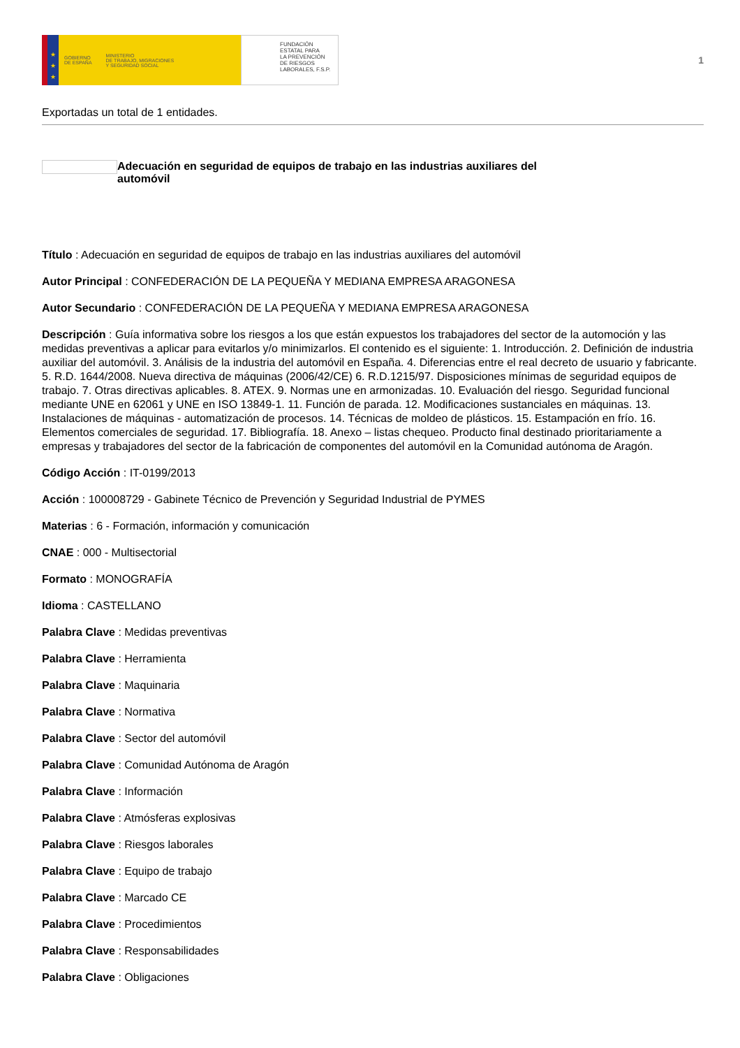★
★
★
GOBIERNO
DE ESPAÑA MINISTERIO
DE TRABAJO, MIGRACIONES
Y SEGURIDAD SOCIAL
FUNDACIÓN
ESTATAL PARA
LA PREVENCIÓN
DE RIESGOS
LABORALES, F.S.P.
1
Exportadas un total de 1 entidades.
Adecuación en seguridad de equipos de trabajo en las industrias auxiliares del automóvil
Título : Adecuación en seguridad de equipos de trabajo en las industrias auxiliares del automóvil
Autor Principal : CONFEDERACIÓN DE LA PEQUEÑA Y MEDIANA EMPRESA ARAGONESA
Autor Secundario : CONFEDERACIÓN DE LA PEQUEÑA Y MEDIANA EMPRESA ARAGONESA
Descripción : Guía informativa sobre los riesgos a los que están expuestos los trabajadores del sector de la automoción y las medidas preventivas a aplicar para evitarlos y/o minimizarlos. El contenido es el siguiente: 1. Introducción. 2. Definición de industria auxiliar del automóvil. 3. Análisis de la industria del automóvil en España. 4. Diferencias entre el real decreto de usuario y fabricante. 5. R.D. 1644/2008. Nueva directiva de máquinas (2006/42/CE) 6. R.D.1215/97. Disposiciones mínimas de seguridad equipos de trabajo. 7. Otras directivas aplicables. 8. ATEX. 9. Normas une en armonizadas. 10. Evaluación del riesgo. Seguridad funcional mediante UNE en 62061 y UNE en ISO 13849-1. 11. Función de parada. 12. Modificaciones sustanciales en máquinas. 13. Instalaciones de máquinas - automatización de procesos. 14. Técnicas de moldeo de plásticos. 15. Estampación en frío. 16. Elementos comerciales de seguridad. 17. Bibliografía. 18. Anexo – listas chequeo. Producto final destinado prioritariamente a empresas y trabajadores del sector de la fabricación de componentes del automóvil en la Comunidad autónoma de Aragón.
Código Acción : IT-0199/2013
Acción : 100008729 - Gabinete Técnico de Prevención y Seguridad Industrial de PYMES
Materias : 6 - Formación, información y comunicación
CNAE : 000 - Multisectorial
Formato : MONOGRAFÍA
Idioma : CASTELLANO
Palabra Clave : Medidas preventivas
Palabra Clave : Herramienta
Palabra Clave : Maquinaria
Palabra Clave : Normativa
Palabra Clave : Sector del automóvil
Palabra Clave : Comunidad Autónoma de Aragón
Palabra Clave : Información
Palabra Clave : Atmósferas explosivas
Palabra Clave : Riesgos laborales
Palabra Clave : Equipo de trabajo
Palabra Clave : Marcado CE
Palabra Clave : Procedimientos
Palabra Clave : Responsabilidades
Palabra Clave : Obligaciones